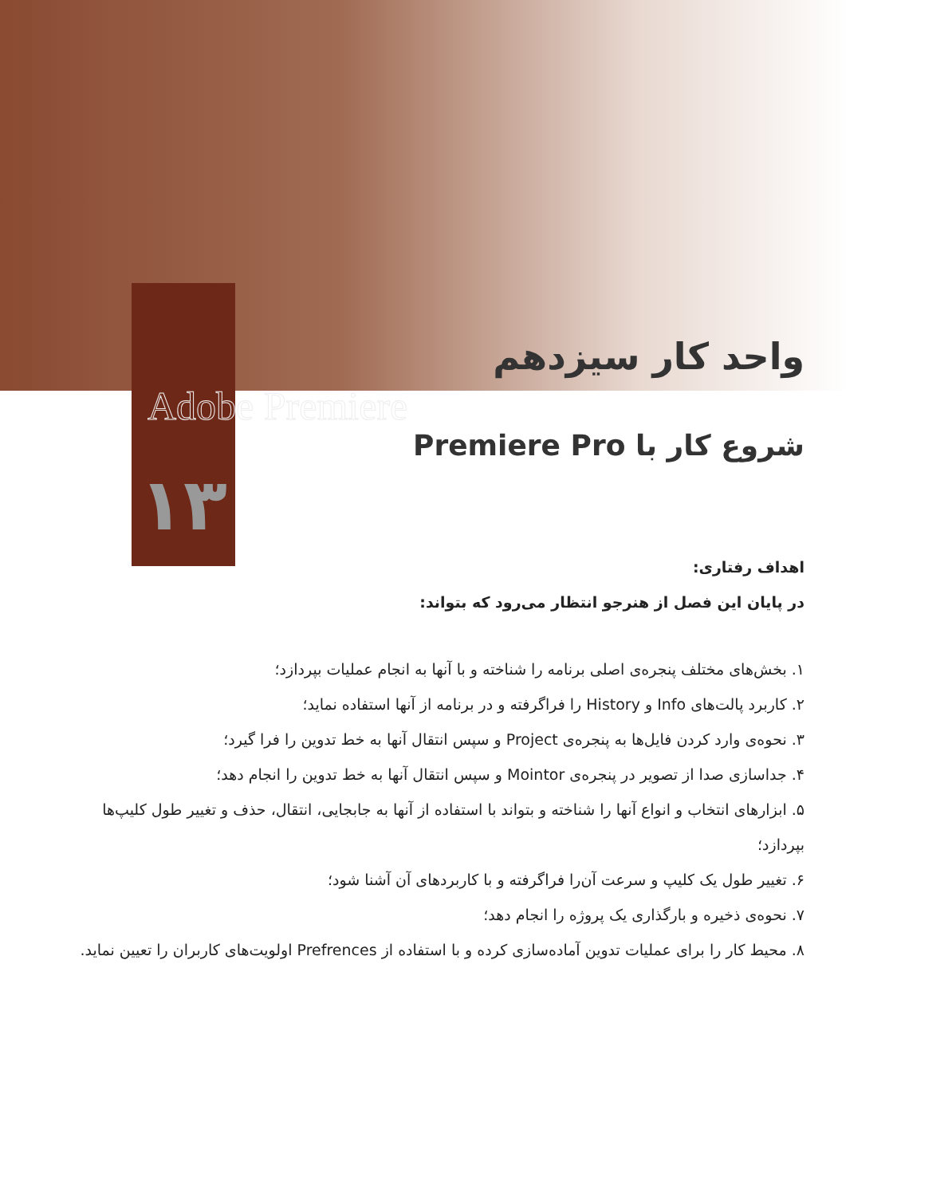واحد کار سیزدهم
Adobe Premiere
شروع کار با Premiere Pro
۱۳
اهداف رفتاری:
در پایان این فصل از هنرجو انتظار می‌رود که بتواند:
۱. بخش‌های مختلف پنجره‌ی اصلی برنامه را شناخته و با آنها به انجام عملیات بپردازد؛
۲. کاربرد پالت‌های Info و History را فراگرفته و در برنامه از آنها استفاده نماید؛
۳. نحوه‌ی وارد کردن فایل‌ها به پنجره‌ی Project و سپس انتقال آنها به خط تدوین را فرا گیرد؛
۴. جداسازی صدا از تصویر در پنجره‌ی Mointor و سپس انتقال آنها به خط تدوین را انجام دهد؛
۵. ابزارهای انتخاب و انواع آنها را شناخته و بتواند با استفاده از آنها به جابجایی، انتقال، حذف و تغییر طول کلیپ‌ها بپردازد؛
۶. تغییر طول یک کلیپ و سرعت آن‌را فراگرفته و با کاربردهای آن آشنا شود؛
۷. نحوه‌ی ذخیره و بارگذاری یک پروژه را انجام دهد؛
۸. محیط کار را برای عملیات تدوین آماده‌سازی کرده و با استفاده از Prefrences اولویت‌های کاربران را تعیین نماید.